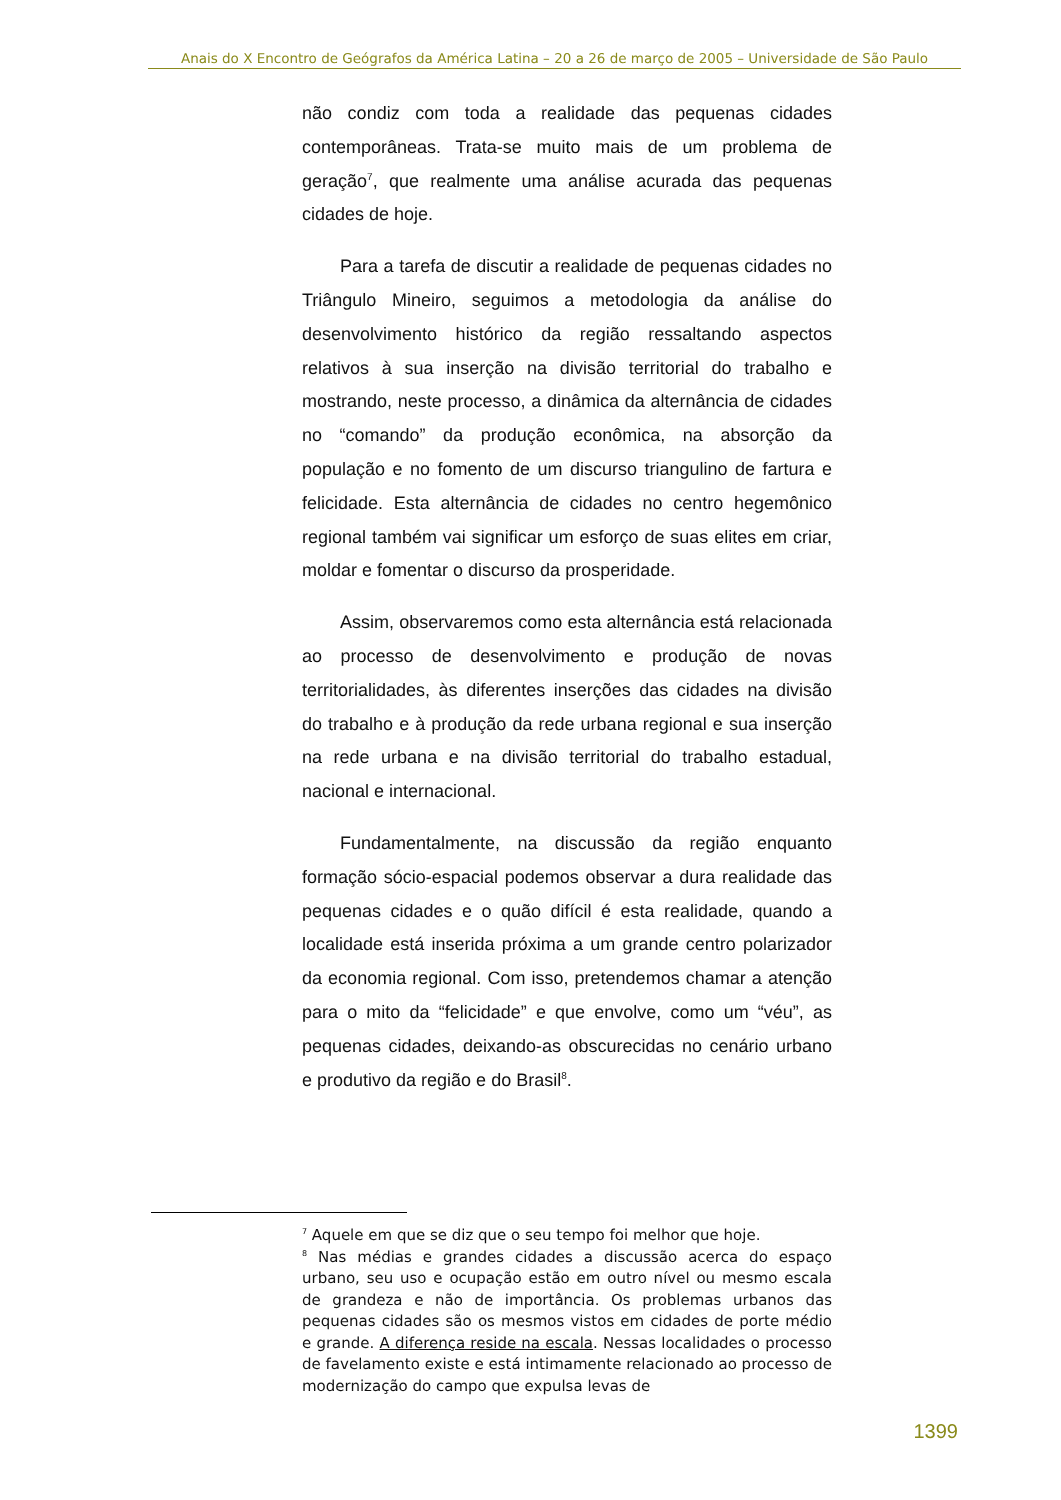Anais do X Encontro de Geógrafos da América Latina – 20 a 26 de março de 2005 – Universidade de São Paulo
não condiz com toda a realidade das pequenas cidades contemporâneas. Trata-se muito mais de um problema de geração<sup>7</sup>, que realmente uma análise acurada das pequenas cidades de hoje.
Para a tarefa de discutir a realidade de pequenas cidades no Triângulo Mineiro, seguimos a metodologia da análise do desenvolvimento histórico da região ressaltando aspectos relativos à sua inserção na divisão territorial do trabalho e mostrando, neste processo, a dinâmica da alternância de cidades no “comando” da produção econômica, na absorção da população e no fomento de um discurso triangulino de fartura e felicidade. Esta alternância de cidades no centro hegemônico regional também vai significar um esforço de suas elites em criar, moldar e fomentar o discurso da prosperidade.
Assim, observaremos como esta alternância está relacionada ao processo de desenvolvimento e produção de novas territorialidades, às diferentes inserções das cidades na divisão do trabalho e à produção da rede urbana regional e sua inserção na rede urbana e na divisão territorial do trabalho estadual, nacional e internacional.
Fundamentalmente, na discussão da região enquanto formação sócio-espacial podemos observar a dura realidade das pequenas cidades e o quão difícil é esta realidade, quando a localidade está inserida próxima a um grande centro polarizador da economia regional. Com isso, pretendemos chamar a atenção para o mito da “felicidade” e que envolve, como um “véu”, as pequenas cidades, deixando-as obscurecidas no cenário urbano e produtivo da região e do Brasil<sup>8</sup>.
<sup>7</sup> Aquele em que se diz que o seu tempo foi melhor que hoje.
<sup>8</sup> Nas médias e grandes cidades a discussão acerca do espaço urbano, seu uso e ocupação estão em outro nível ou mesmo escala de grandeza e não de importância. Os problemas urbanos das pequenas cidades são os mesmos vistos em cidades de porte médio e grande. A diferença reside na escala. Nessas localidades o processo de favelamento existe e está intimamente relacionado ao processo de modernização do campo que expulsa levas de
1399